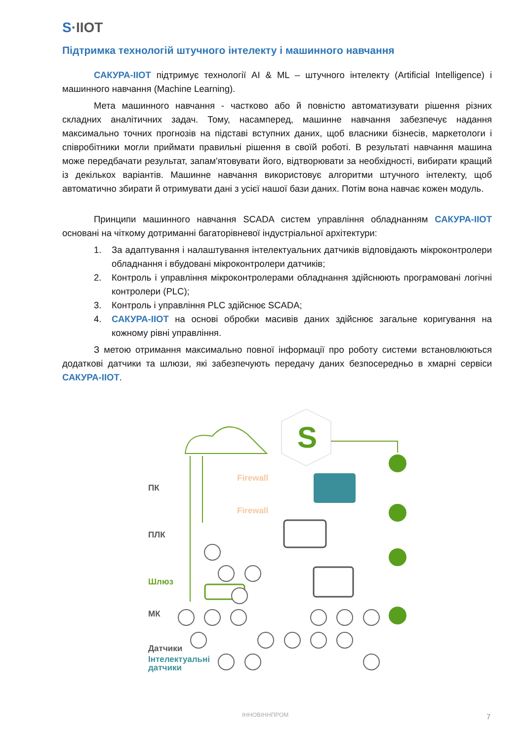S·IIOT
Підтримка технологій штучного інтелекту і машинного навчання
САКУРА-ІІОТ підтримує технології AI & ML – штучного інтелекту (Artificial Intelligence) і машинного навчання (Machine Learning).
Мета машинного навчання - частково або й повністю автоматизувати рішення різних складних аналітичних задач. Тому, насамперед, машинне навчання забезпечує надання максимально точних прогнозів на підставі вступних даних, щоб власники бізнесів, маркетологи і співробітники могли приймати правильні рішення в своїй роботі. В результаті навчання машина може передбачати результат, запам'ятовувати його, відтворювати за необхідності, вибирати кращий із декількох варіантів. Машинне навчання використовує алгоритми штучного інтелекту, щоб автоматично збирати й отримувати дані з усієї нашої бази даних. Потім вона навчає кожен модуль.
Принципи машинного навчання SCADA систем управління обладнанням САКУРА-ІІОТ основані на чіткому дотриманні багаторівневої індустріальної архітектури:
1. За адаптування і налаштування інтелектуальних датчиків відповідають мікроконтролери обладнання і вбудовані мікроконтролери датчиків;
2. Контроль і управління мікроконтролерами обладнання здійснюють програмовані логічні контролери (PLC);
3. Контроль і управління PLC здійснює SCADA;
4. САКУРА-ІІОТ на основі обробки масивів даних здійснює загальне коригування на кожному рівні управління.
З метою отримання максимально повної інформації про роботу системи встановлюються додаткові датчики та шлюзи, які забезпечують передачу даних безпосередньо в хмарні сервіси САКУРА-ІІОТ.
Firewall
Firewall
ПК
ПЛК
Шлюз
МК
Датчики
Інтелектуальні
датчики
S
ІННОВІННПРОМ 7